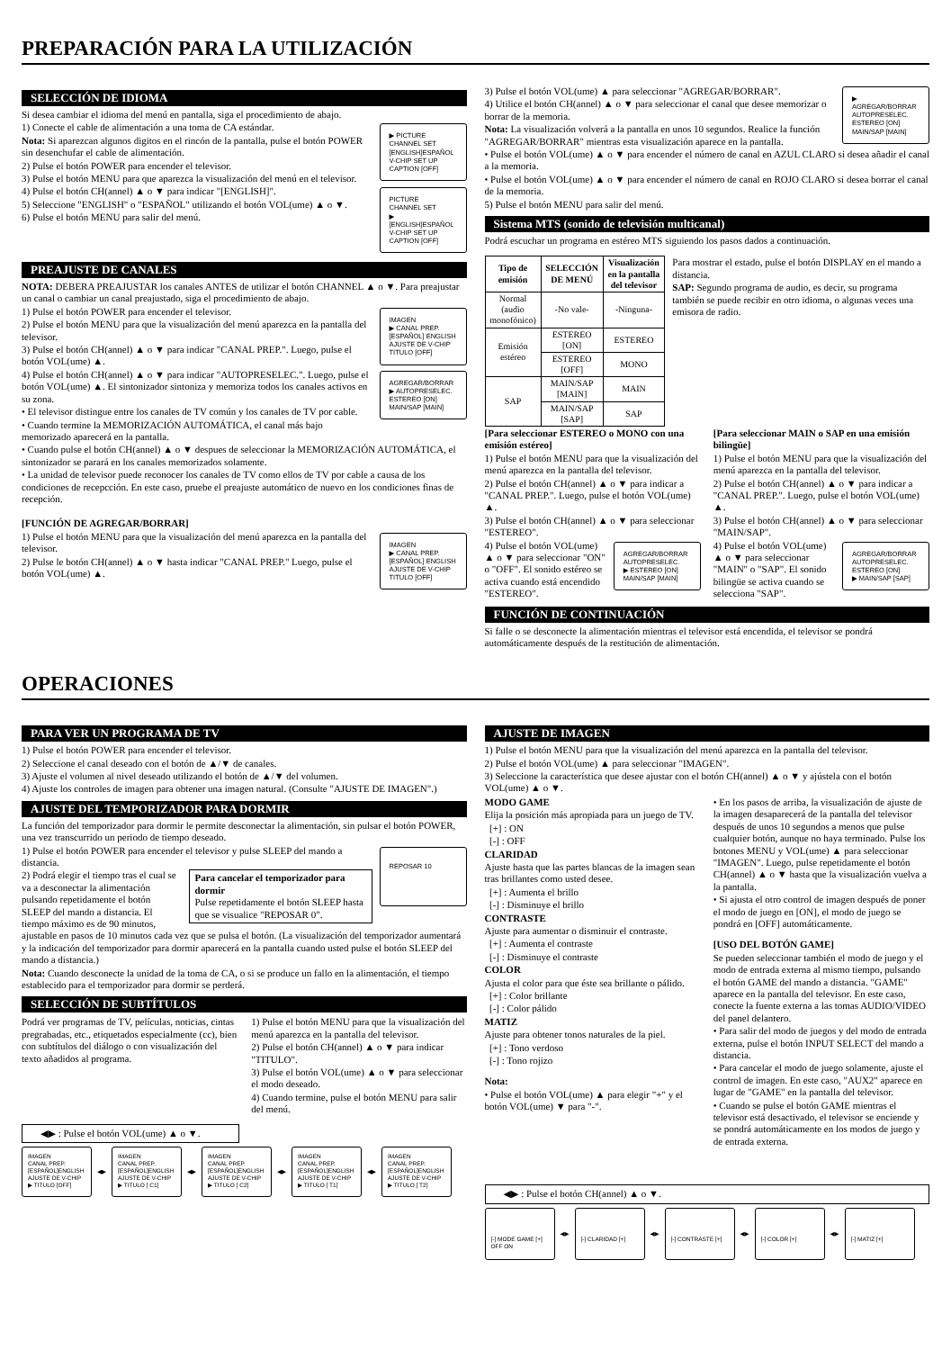PREPARACIÓN PARA LA UTILIZACIÓN
SELECCIÓN DE IDIOMA
Si desea cambiar el idioma del menú en pantalla, siga el procedimiento de abajo.
▶ PICTURE
CHANNEL SET
[ENGLISH]ESPAÑOL
V-CHIP SET UP
CAPTION [OFF]
1) Conecte el cable de alimentación a una toma de CA estándar.
Nota: Si aparezcan algunos digitos en el rincón de la pantalla, pulse el botón POWER sin desenchufar el cable de alimentación.
2) Pulse el botón POWER para encender el televisor.
3) Pulse el botón MENU para que aparezca la visualización del menú en el televisor.
PICTURE
CHANNEL SET
▶ [ENGLISH]ESPAÑOL
V-CHIP SET UP
CAPTION [OFF]
4) Pulse el botón CH(annel) ▲ o ▼ para indicar "[ENGLISH]".
5) Seleccione "ENGLISH" o "ESPAÑOL" utilizando el botón VOL(ume) ▲ o ▼.
6) Pulse el botón MENU para salir del menú.
PREAJUSTE DE CANALES
NOTA: DEBERA PREAJUSTAR los canales ANTES de utilizar el botón CHANNEL ▲ o ▼. Para preajustar un canal o cambiar un canal preajustado, siga el procedimiento de abajo.
IMAGEN
▶ CANAL PREP.
[ESPAÑOL] ENGLISH
AJUSTE DE V-CHIP
TITULO [OFF]
1) Pulse el botón POWER para encender el televisor.
2) Pulse el botón MENU para que la visualización del menú aparezca en la pantalla del televisor.
3) Pulse el botón CH(annel) ▲ o ▼ para indicar "CANAL PREP.". Luego, pulse el botón VOL(ume) ▲.
AGREGAR/BORRAR
▶ AUTOPRESELEC.
ESTEREO [ON]
MAIN/SAP [MAIN]
4) Pulse el botón CH(annel) ▲ o ▼ para indicar "AUTOPRESELEC.". Luego, pulse el botón VOL(ume) ▲. El sintonizador sintoniza y memoriza todos los canales activos en su zona.
• El televisor distingue entre los canales de TV común y los canales de TV por cable.
• Cuando termine la MEMORIZACIÓN AUTOMÁTICA, el canal más bajo memorizado aparecerá en la pantalla.
• Cuando pulse el botón CH(annel) ▲ o ▼ despues de seleccionar la MEMORIZACIÓN AUTOMÁTICA, el sintonizador se parará en los canales memorizados solamente.
• La unidad de televisor puede reconocer los canales de TV como ellos de TV por cable a causa de los condiciones de recepcción. En este caso, pruebe el preajuste automático de nuevo en los condiciones finas de recepción.
[FUNCIÓN DE AGREGAR/BORRAR]
IMAGEN
▶ CANAL PREP.
[ESPAÑOL] ENGLISH
AJUSTE DE V-CHIP
TITULO [OFF]
1) Pulse el botón MENU para que la visualización del menú aparezca en la pantalla del televisor.
2) Pulse le botón CH(annel) ▲ o ▼ hasta indicar "CANAL PREP." Luego, pulse el botón VOL(ume) ▲.
▶ AGREGAR/BORRAR
AUTOPRESELEC.
ESTEREO [ON]
MAIN/SAP [MAIN]
3) Pulse el botón VOL(ume) ▲ para seleccionar "AGREGAR/BORRAR".
4) Utilice el botón CH(annel) ▲ o ▼ para seleccionar el canal que desee memorizar o borrar de la memoria.
Nota: La visualización volverá a la pantalla en unos 10 segundos. Realice la función "AGREGAR/BORRAR" mientras esta visualización aparece en la pantalla.
• Pulse el botón VOL(ume) ▲ o ▼ para encender el número de canal en AZUL CLARO si desea añadir el canal a la memoria.
• Pulse el botón VOL(ume) ▲ o ▼ para encender el número de canal en ROJO CLARO si desea borrar el canal de la memoria.
5) Pulse el botón MENU para salir del menú.
Sistema MTS (sonido de televisión multicanal)
Podrá escuchar un programa en estéreo MTS siguiendo los pasos dados a continuación.
| Tipo de emisión | SELECCIÓN DE MENÚ | Visualización en la pantalla del televisor |
| --- | --- | --- |
| Normal (audio monofónico) | -No vale- | -Ninguna- |
| Emisión estéreo | ESTEREO [ON] | ESTEREO |
| | ESTEREO [OFF] | MONO |
| SAP | MAIN/SAP [MAIN] | MAIN |
| | MAIN/SAP [SAP] | SAP |
Para mostrar el estado, pulse el botón DISPLAY en el mando a distancia.
SAP: Segundo programa de audio, es decir, su programa también se puede recibir en otro idioma, o algunas veces una emisora de radio.
[Para seleccionar ESTEREO o MONO con una emisión estéreo]
1) Pulse el botón MENU para que la visualización del menú aparezca en la pantalla del televisor.
2) Pulse el botón CH(annel) ▲ o ▼ para indicar a "CANAL PREP.". Luego, pulse el botón VOL(ume) ▲.
3) Pulse el botón CH(annel) ▲ o ▼ para seleccionar "ESTEREO".
AGREGAR/BORRAR
AUTOPRESELEC.
▶ ESTEREO [ON]
MAIN/SAP [MAIN]
4) Pulse el botón VOL(ume) ▲ o ▼ para seleccionar "ON" o "OFF". El sonido estéreo se activa cuando está encendido "ESTEREO".
[Para seleccionar MAIN o SAP en una emisión bilingüe]
1) Pulse el botón MENU para que la visualización del menú aparezca en la pantalla del televisor.
2) Pulse el botón CH(annel) ▲ o ▼ para indicar a "CANAL PREP.". Luego, pulse el botón VOL(ume) ▲.
3) Pulse el botón CH(annel) ▲ o ▼ para seleccionar "MAIN/SAP".
AGREGAR/BORRAR
AUTOPRESELEC.
ESTEREO [ON]
▶ MAIN/SAP [SAP]
4) Pulse el botón VOL(ume) ▲ o ▼ para seleccionar "MAIN" o "SAP". El sonido bilingüe se activa cuando se selecciona "SAP".
FUNCIÓN DE CONTINUACIÓN
Si falle o se desconecte la alimentación mientras el televisor está encendida, el televisor se pondrá automáticamente después de la restitución de alimentación.
OPERACIONES
PARA VER UN PROGRAMA DE TV
1) Pulse el botón POWER para encender el televisor.
2) Seleccione el canal deseado con el botón de ▲/▼ de canales.
3) Ajuste el volumen al nivel deseado utilizando el botón de ▲/▼ del volumen.
4) Ajuste los controles de imagen para obtener una imagen natural. (Consulte "AJUSTE DE IMAGEN".)
AJUSTE DEL TEMPORIZADOR PARA DORMIR
La función del temporizador para dormir le permite desconectar la alimentación, sin pulsar el botón POWER, una vez transcurrido un periodo de tiempo deseado.
REPOSAR 10
1) Pulse el botón POWER para encender el televisor y pulse SLEEP del mando a distancia.
Para cancelar el temporizador para dormir
Pulse repetidamente el botón SLEEP hasta que se visualice "REPOSAR 0".
2) Podrá elegir el tiempo tras el cual se va a desconectar la alimentación pulsando repetidamente el botón SLEEP del mando a distancia. El tiempo máximo es de 90 minutos, ajustable en pasos de 10 minutos cada vez que se pulsa el botón. (La visualización del temporizador aumentará y la indicación del temporizador para dormir aparecerá en la pantalla cuando usted pulse el botón SLEEP del mando a distancia.)
Nota: Cuando desconecte la unidad de la toma de CA, o si se produce un fallo en la alimentación, el tiempo establecido para el temporizador para dormir se perderá.
SELECCIÓN DE SUBTÍTULOS
Podrá ver programas de TV, películas, noticias, cintas pregrabadas, etc., etiquetados especialmente (cc), bien con subtítulos del diálogo o con visualización del texto añadidos al programa.
1) Pulse el botón MENU para que la visualización del menú aparezca en la pantalla del televisor.
2) Pulse el botón CH(annel) ▲ o ▼ para indicar "TITULO".
3) Pulse el botón VOL(ume) ▲ o ▼ para seleccionar el modo deseado.
4) Cuando termine, pulse el botón MENU para salir del menú.
◀▶ : Pulse el botón VOL(ume) ▲ o ▼.
IMAGEN
CANAL PREP.
[ESPAÑOL]ENGLISH
AJUSTE DE V-CHIP
▶ TITULO [OFF]
◀▶
IMAGEN
CANAL PREP.
[ESPAÑOL]ENGLISH
AJUSTE DE V-CHIP
▶ TITULO [ C1]
◀▶
IMAGEN
CANAL PREP.
[ESPAÑOL]ENGLISH
AJUSTE DE V-CHIP
▶ TITULO [ C2]
◀▶
IMAGEN
CANAL PREP.
[ESPAÑOL]ENGLISH
AJUSTE DE V-CHIP
▶ TITULO [ T1]
◀▶
IMAGEN
CANAL PREP.
[ESPAÑOL]ENGLISH
AJUSTE DE V-CHIP
▶ TITULO [ T2]
AJUSTE DE IMAGEN
1) Pulse el botón MENU para que la visualización del menú aparezca en la pantalla del televisor.
2) Pulse el botón VOL(ume) ▲ para seleccionar "IMAGEN".
3) Seleccione la característica que desee ajustar con el botón CH(annel) ▲ o ▼ y ajústela con el botón VOL(ume) ▲ o ▼.
MODO GAME
Elija la posición más apropiada para un juego de TV.
[+] : ON
[-] : OFF
CLARIDAD
Ajuste hasta que las partes blancas de la imagen sean tras brillantes como usted desee.
[+] : Aumenta el brillo
[-] : Disminuye el brillo
CONTRASTE
Ajuste para aumentar o disminuir el contraste.
[+] : Aumenta el contraste
[-] : Disminuye el contraste
COLOR
Ajusta el color para que éste sea brillante o pálido.
[+] : Color brillante
[-] : Color pálido
MATIZ
Ajuste para obtener tonos naturales de la piel.
[+] : Tono verdoso
[-] : Tono rojizo
Nota:
• Pulse el botón VOL(ume) ▲ para elegir "+" y el botón VOL(ume) ▼ para "-".
• En los pasos de arriba, la visualización de ajuste de la imagen desaparecerá de la pantalla del televisor después de unos 10 segundos a menos que pulse cualquier botón, aunque no haya terminado. Pulse los botones MENU y VOL(ume) ▲ para seleccionar "IMAGEN". Luego, pulse repetidamente el botón CH(annel) ▲ o ▼ hasta que la visualización vuelva a la pantalla.
• Si ajusta el otro control de imagen después de poner el modo de juego en [ON], el modo de juego se pondrá en [OFF] automáticamente.
[USO DEL BOTÓN GAME]
Se pueden seleccionar también el modo de juego y el modo de entrada externa al mismo tiempo, pulsando el botón GAME del mando a distancia. "GAME" aparece en la pantalla del televisor. En este caso, conecte la fuente externa a las tomas AUDIO/VIDEO del panel delantero.
• Para salir del modo de juegos y del modo de entrada externa, pulse el botón INPUT SELECT del mando a distancia.
• Para cancelar el modo de juego solamente, ajuste el control de imagen. En este caso, "AUX2" aparece en lugar de "GAME" en la pantalla del televisor.
• Cuando se pulse el botón GAME mientras el televisor está desactivado, el televisor se enciende y se pondrá automáticamente en los modos de juego y de entrada externa.
◀▶ : Pulse el botón CH(annel) ▲ o ▼.
[-] MODE GAME [+]
OFF ON
◀▶
[-] CLARIDAD [+]
◀▶
[-] CONTRASTE [+]
◀▶
[-] COLOR [+]
◀▶
[-] MATIZ [+]